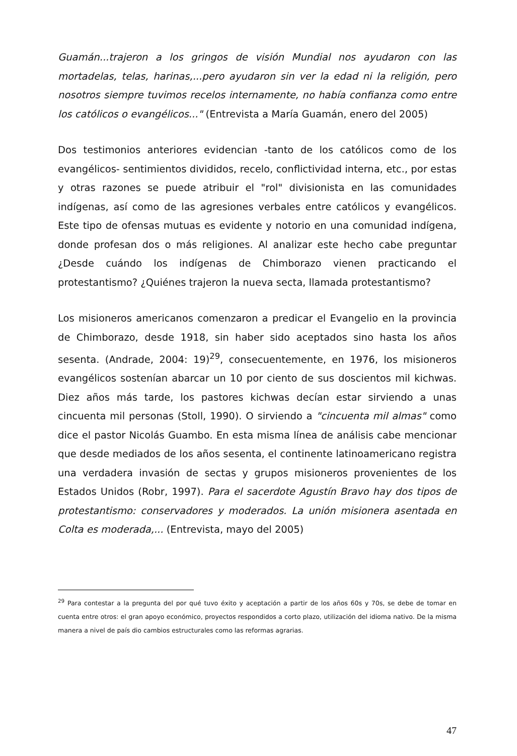Guamán...trajeron a los gringos de visión Mundial nos ayudaron con las mortadelas, telas, harinas,...pero ayudaron sin ver la edad ni la religión, pero nosotros siempre tuvimos recelos internamente, no había confianza como entre los católicos o evangélicos..." (Entrevista a María Guamán, enero del 2005)
Dos testimonios anteriores evidencian -tanto de los católicos como de los evangélicos- sentimientos divididos, recelo, conflictividad interna, etc., por estas y otras razones se puede atribuir el "rol" divisionista en las comunidades indígenas, así como de las agresiones verbales entre católicos y evangélicos. Este tipo de ofensas mutuas es evidente y notorio en una comunidad indígena, donde profesan dos o más religiones. Al analizar este hecho cabe preguntar ¿Desde cuándo los indígenas de Chimborazo vienen practicando el protestantismo? ¿Quiénes trajeron la nueva secta, llamada protestantismo?
Los misioneros americanos comenzaron a predicar el Evangelio en la provincia de Chimborazo, desde 1918, sin haber sido aceptados sino hasta los años sesenta. (Andrade, 2004: 19)<sup>29</sup>, consecuentemente, en 1976, los misioneros evangélicos sostenían abarcar un 10 por ciento de sus doscientos mil kichwas. Diez años más tarde, los pastores kichwas decían estar sirviendo a unas cincuenta mil personas (Stoll, 1990). O sirviendo a "cincuenta mil almas" como dice el pastor Nicolás Guambo. En esta misma línea de análisis cabe mencionar que desde mediados de los años sesenta, el continente latinoamericano registra una verdadera invasión de sectas y grupos misioneros provenientes de los Estados Unidos (Robr, 1997). Para el sacerdote Agustín Bravo hay dos tipos de protestantismo: conservadores y moderados. La unión misionera asentada en Colta es moderada,... (Entrevista, mayo del 2005)
<sup>29</sup> Para contestar a la pregunta del por qué tuvo éxito y aceptación a partir de los años 60s y 70s, se debe de tomar en cuenta entre otros: el gran apoyo económico, proyectos respondidos a corto plazo, utilización del idioma nativo. De la misma manera a nivel de país dio cambios estructurales como las reformas agrarias.
47